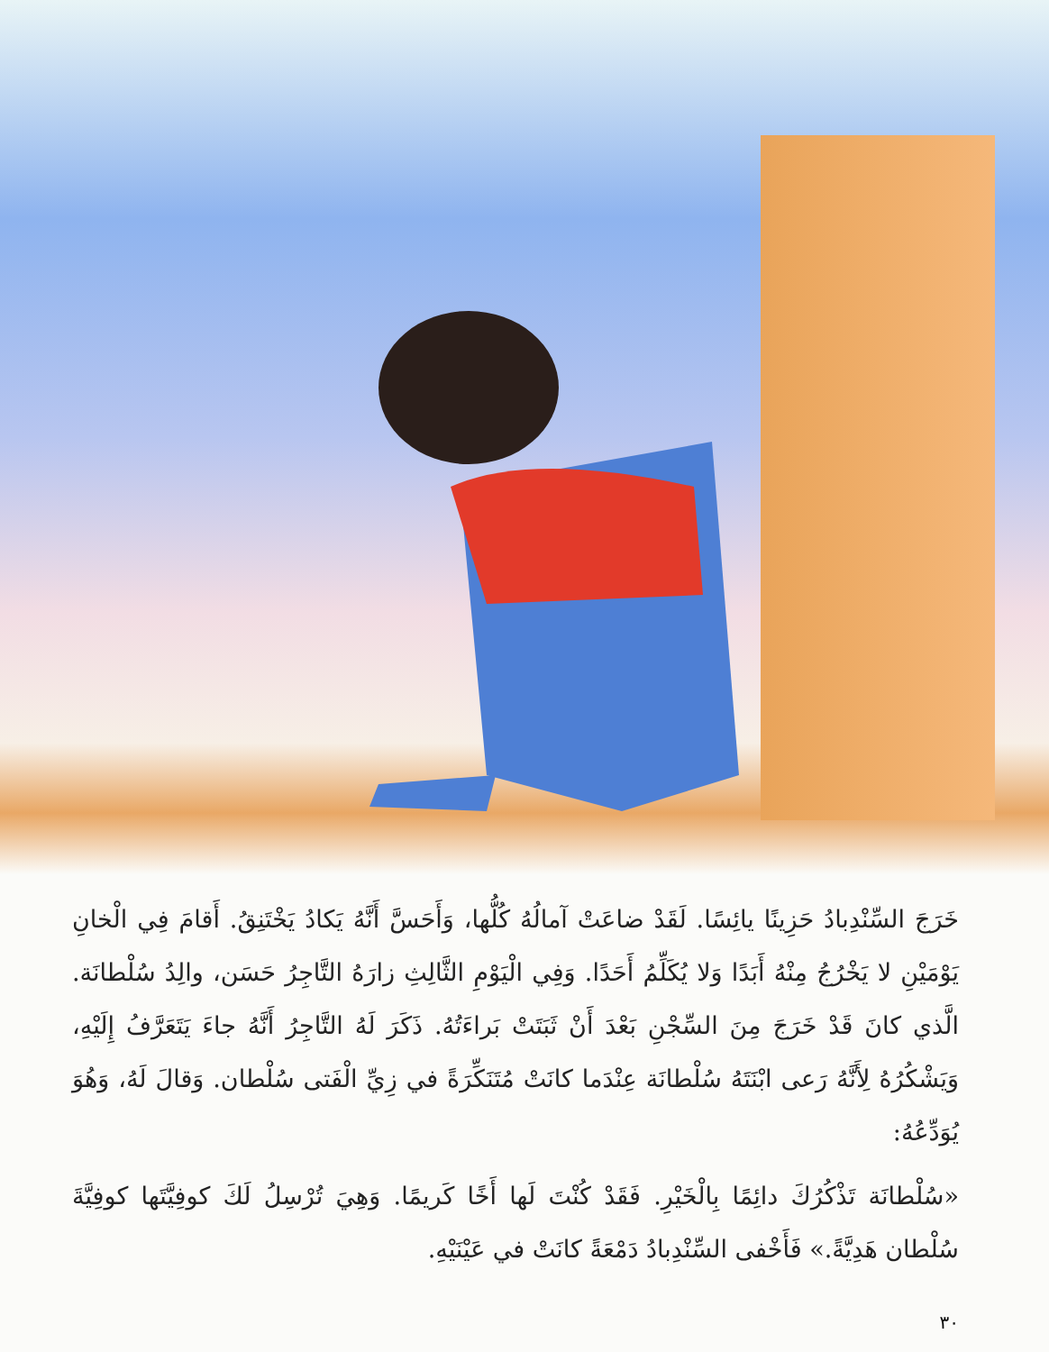خَرَجَ السِّنْدِبادُ حَزِينًا يائِسًا. لَقَدْ ضاعَتْ آمالُهُ كُلُّها، وَأَحَسَّ أَنَّهُ يَكادُ يَخْتَنِقُ. أَقامَ فِي الْخانِ يَوْمَيْنِ لا يَخْرُجُ مِنْهُ أَبَدًا وَلا يُكَلِّمُ أَحَدًا. وَفِي الْيَوْمِ الثَّالِثِ زارَهُ التَّاجِرُ حَسَن، والِدُ سُلْطانَة. الَّذي كانَ قَدْ خَرَجَ مِنَ السِّجْنِ بَعْدَ أَنْ ثَبَتَتْ بَراءَتُهُ. ذَكَرَ لَهُ التَّاجِرُ أَنَّهُ جاءَ يَتَعَرَّفُ إِلَيْهِ، وَيَشْكُرُهُ لِأَنَّهُ رَعى ابْنَتَهُ سُلْطانَة عِنْدَما كانَتْ مُتَنَكِّرَةً في زِيِّ الْفَتى سُلْطان. وَقالَ لَهُ، وَهُوَ يُوَدِّعُهُ:
«سُلْطانَة تَذْكُرُكَ دائِمًا بِالْخَيْرِ. فَقَدْ كُنْتَ لَها أَخًا كَريمًا. وَهِيَ تُرْسِلُ لَكَ كوفِيَّتَها كوفِيَّةَ سُلْطان هَدِيَّةً.» فَأَخْفى السِّنْدِبادُ دَمْعَةً كانَتْ في عَيْنَيْهِ.
٣٠